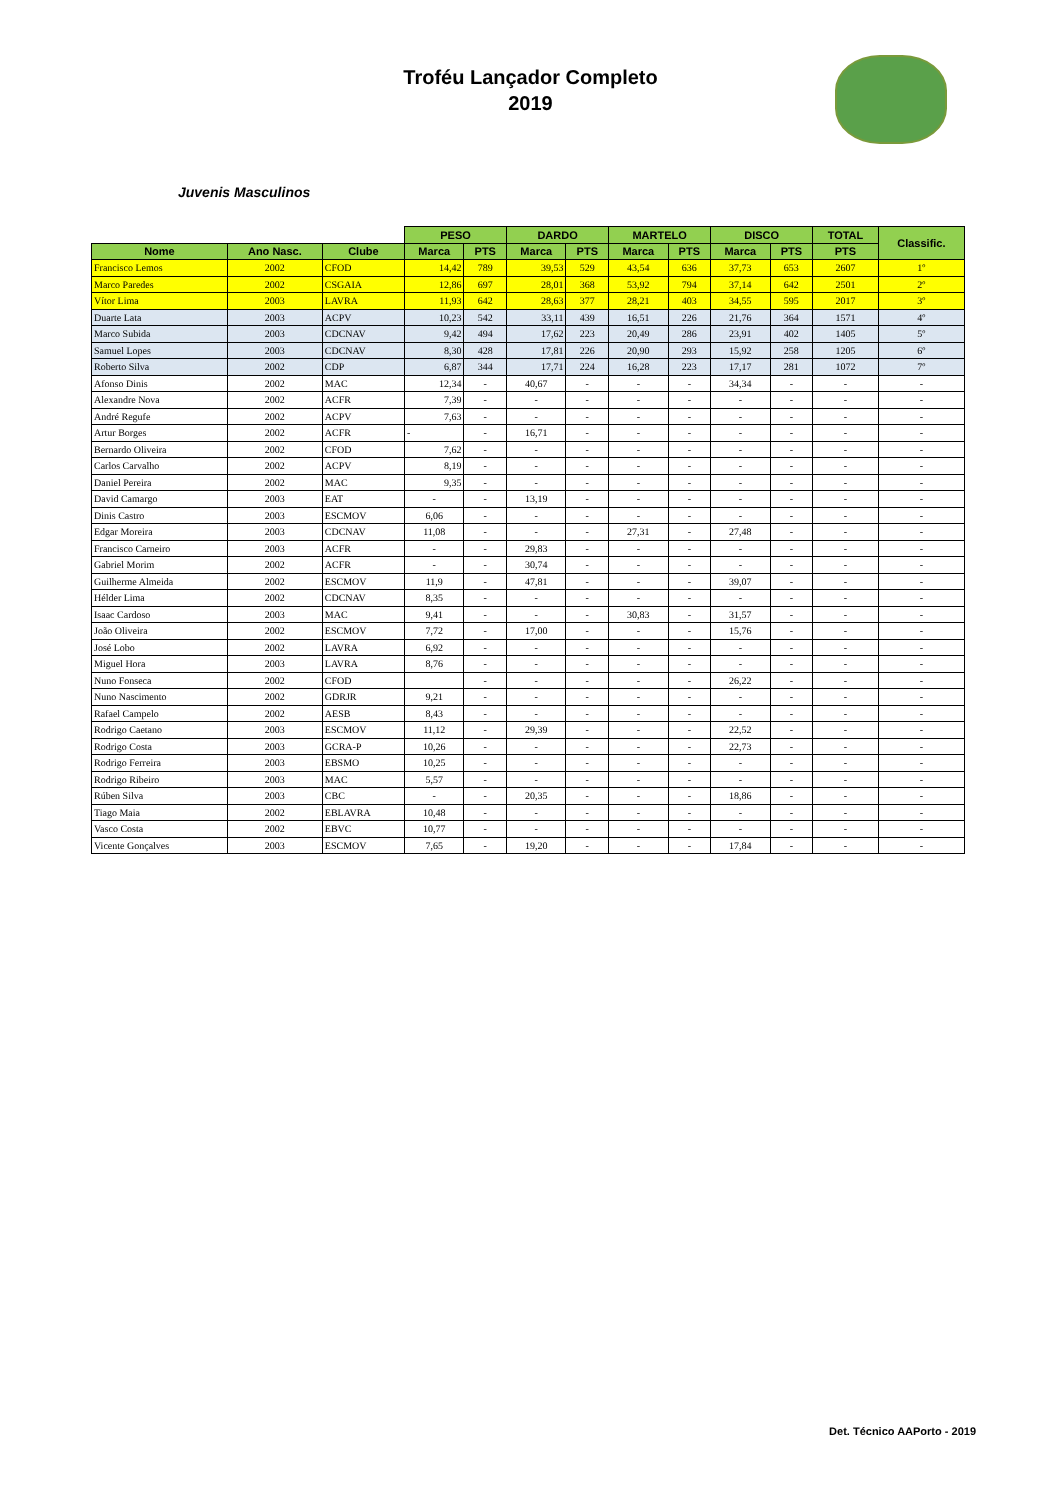Troféu Lançador Completo
2019
Juvenis Masculinos
| | | | PESO | | DARDO | | MARTELO | | DISCO | | TOTAL | Classific. |
| --- | --- | --- | --- | --- | --- | --- | --- | --- | --- | --- | --- | --- |
| Nome | Ano Nasc. | Clube | Marca | PTS | Marca | PTS | Marca | PTS | Marca | PTS | PTS | |
| Francisco Lemos | 2002 | CFOD | 14,42 | 789 | 39,53 | 529 | 43,54 | 636 | 37,73 | 653 | 2607 | 1º |
| Marco Paredes | 2002 | CSGAIA | 12,86 | 697 | 28,01 | 368 | 53,92 | 794 | 37,14 | 642 | 2501 | 2º |
| Vítor Lima | 2003 | LAVRA | 11,93 | 642 | 28,63 | 377 | 28,21 | 403 | 34,55 | 595 | 2017 | 3º |
| Duarte Lata | 2003 | ACPV | 10,23 | 542 | 33,11 | 439 | 16,51 | 226 | 21,76 | 364 | 1571 | 4º |
| Marco Subida | 2003 | CDCNAV | 9,42 | 494 | 17,62 | 223 | 20,49 | 286 | 23,91 | 402 | 1405 | 5º |
| Samuel Lopes | 2003 | CDCNAV | 8,30 | 428 | 17,81 | 226 | 20,90 | 293 | 15,92 | 258 | 1205 | 6º |
| Roberto Silva | 2002 | CDP | 6,87 | 344 | 17,71 | 224 | 16,28 | 223 | 17,17 | 281 | 1072 | 7º |
| Afonso Dinis | 2002 | MAC | 12,34 | - | 40,67 | - | - | - | 34,34 | - | - | - |
| Alexandre Nova | 2002 | ACFR | 7,39 | - | - | - | - | - | - | - | - | - |
| André Regufe | 2002 | ACPV | 7,63 | - | - | - | - | - | - | - | - | - |
| Artur Borges | 2002 | ACFR | - | - | 16,71 | - | - | - | - | - | - | - |
| Bernardo Oliveira | 2002 | CFOD | 7,62 | - | - | - | - | - | - | - | - | - |
| Carlos Carvalho | 2002 | ACPV | 8,19 | - | - | - | - | - | - | - | - | - |
| Daniel Pereira | 2002 | MAC | 9,35 | - | - | - | - | - | - | - | - | - |
| David Camargo | 2003 | EAT | - | - | 13,19 | - | - | - | - | - | - | - |
| Dinis Castro | 2003 | ESCMOV | 6,06 | - | - | - | - | - | - | - | - | - |
| Edgar Moreira | 2003 | CDCNAV | 11,08 | - | - | - | 27,31 | - | 27,48 | - | - | - |
| Francisco Carneiro | 2003 | ACFR | - | - | 29,83 | - | - | - | - | - | - | - |
| Gabriel Morim | 2002 | ACFR | - | - | 30,74 | - | - | - | - | - | - | - |
| Guilherme Almeida | 2002 | ESCMOV | 11,9 | - | 47,81 | - | - | - | 39,07 | - | - | - |
| Hélder Lima | 2002 | CDCNAV | 8,35 | - | - | - | - | - | - | - | - | - |
| Isaac Cardoso | 2003 | MAC | 9,41 | - | - | - | 30,83 | - | 31,57 | - | - | - |
| João Oliveira | 2002 | ESCMOV | 7,72 | - | 17,00 | - | - | - | 15,76 | - | - | - |
| José Lobo | 2002 | LAVRA | 6,92 | - | - | - | - | - | - | - | - | - |
| Miguel Hora | 2003 | LAVRA | 8,76 | - | - | - | - | - | - | - | - | - |
| Nuno Fonseca | 2002 | CFOD | | - | - | - | - | - | 26,22 | - | - | - |
| Nuno Nascimento | 2002 | GDRJR | 9,21 | - | - | - | - | - | - | - | - | - |
| Rafael Campelo | 2002 | AESB | 8,43 | - | - | - | - | - | - | - | - | - |
| Rodrigo Caetano | 2003 | ESCMOV | 11,12 | - | 29,39 | - | - | - | 22,52 | - | - | - |
| Rodrigo Costa | 2003 | GCRA-P | 10,26 | - | - | - | - | - | 22,73 | - | - | - |
| Rodrigo Ferreira | 2003 | EBSMO | 10,25 | - | - | - | - | - | - | - | - | - |
| Rodrigo Ribeiro | 2003 | MAC | 5,57 | - | - | - | - | - | - | - | - | - |
| Rúben Silva | 2003 | CBC | - | - | 20,35 | - | - | - | 18,86 | - | - | - |
| Tiago Maia | 2002 | EBLAVRA | 10,48 | - | - | - | - | - | - | - | - | - |
| Vasco Costa | 2002 | EBVC | 10,77 | - | - | - | - | - | - | - | - | - |
| Vicente Gonçalves | 2003 | ESCMOV | 7,65 | - | 19,20 | - | - | - | 17,84 | - | - | - |
Det. Técnico AAPorto - 2019